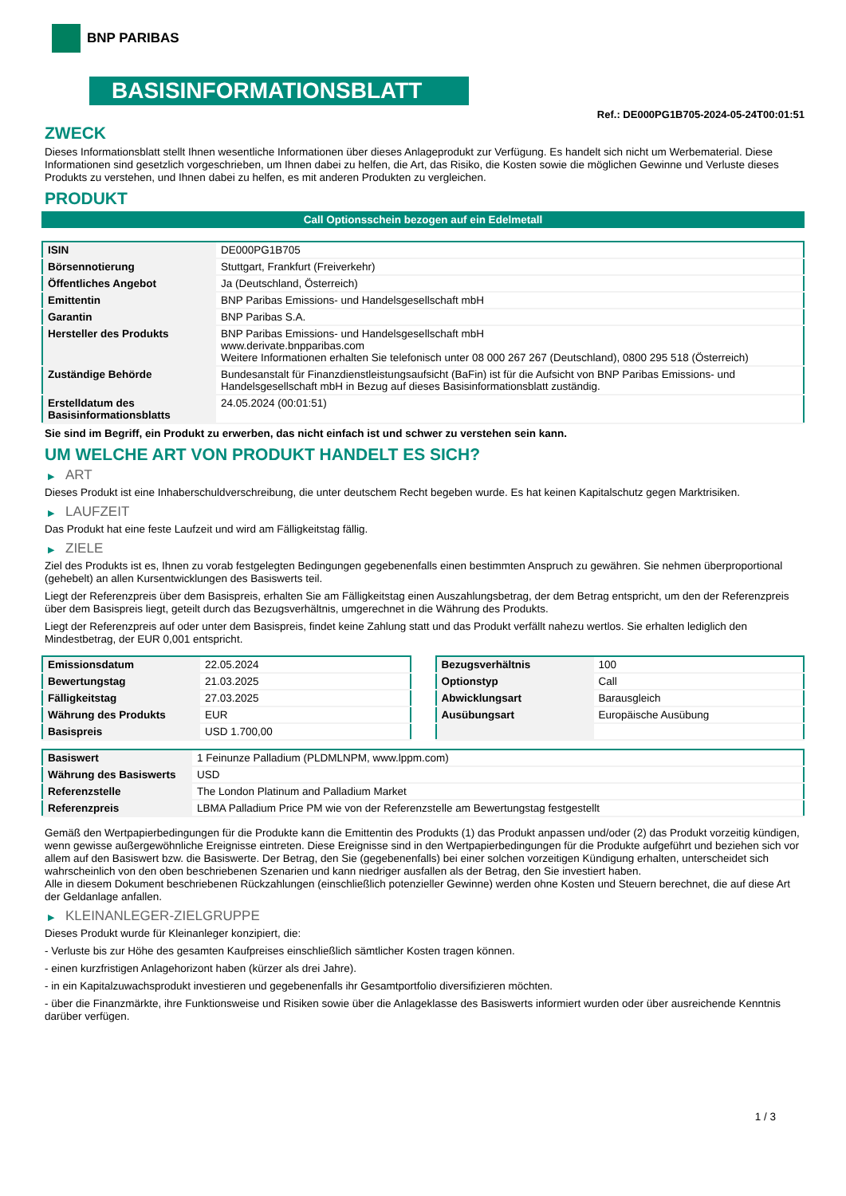BNP PARIBAS
BASISINFORMATIONSBLATT
Ref.: DE000PG1B705-2024-05-24T00:01:51
ZWECK
Dieses Informationsblatt stellt Ihnen wesentliche Informationen über dieses Anlageprodukt zur Verfügung. Es handelt sich nicht um Werbematerial. Diese Informationen sind gesetzlich vorgeschrieben, um Ihnen dabei zu helfen, die Art, das Risiko, die Kosten sowie die möglichen Gewinne und Verluste dieses Produkts zu verstehen, und Ihnen dabei zu helfen, es mit anderen Produkten zu vergleichen.
PRODUKT
Call Optionsschein bezogen auf ein Edelmetall
| ISIN | DE000PG1B705 |
| Börsennotierung | Stuttgart, Frankfurt (Freiverkehr) |
| Öffentliches Angebot | Ja (Deutschland, Österreich) |
| Emittentin | BNP Paribas Emissions- und Handelsgesellschaft mbH |
| Garantin | BNP Paribas S.A. |
| Hersteller des Produkts | BNP Paribas Emissions- und Handelsgesellschaft mbH www.derivate.bnpparibas.com Weitere Informationen erhalten Sie telefonisch unter 08 000 267 267 (Deutschland), 0800 295 518 (Österreich) |
| Zuständige Behörde | Bundesanstalt für Finanzdienstleistungsaufsicht (BaFin) ist für die Aufsicht von BNP Paribas Emissions- und Handelsgesellschaft mbH in Bezug auf dieses Basisinformationsblatt zuständig. |
| Erstelldatum des Basisinformationsblatts | 24.05.2024 (00:01:51) |
Sie sind im Begriff, ein Produkt zu erwerben, das nicht einfach ist und schwer zu verstehen sein kann.
UM WELCHE ART VON PRODUKT HANDELT ES SICH?
▶ ART
Dieses Produkt ist eine Inhaberschuldverschreibung, die unter deutschem Recht begeben wurde. Es hat keinen Kapitalschutz gegen Marktrisiken.
▶ LAUFZEIT
Das Produkt hat eine feste Laufzeit und wird am Fälligkeitstag fällig.
▶ ZIELE
Ziel des Produkts ist es, Ihnen zu vorab festgelegten Bedingungen gegebenenfalls einen bestimmten Anspruch zu gewähren. Sie nehmen überproportional (gehebelt) an allen Kursentwicklungen des Basiswerts teil.
Liegt der Referenzpreis über dem Basispreis, erhalten Sie am Fälligkeitstag einen Auszahlungsbetrag, der dem Betrag entspricht, um den der Referenzpreis über dem Basispreis liegt, geteilt durch das Bezugsverhältnis, umgerechnet in die Währung des Produkts.
Liegt der Referenzpreis auf oder unter dem Basispreis, findet keine Zahlung statt und das Produkt verfällt nahezu wertlos. Sie erhalten lediglich den Mindestbetrag, der EUR 0,001 entspricht.
| Emissionsdatum | 22.05.2024 |
| Bewertungstag | 21.03.2025 |
| Fälligkeitstag | 27.03.2025 |
| Währung des Produkts | EUR |
| Basispreis | USD 1.700,00 |
| Bezugsverhältnis | 100 |
| Optionstyp | Call |
| Abwicklungsart | Barausgleich |
| Ausübungsart | Europäische Ausübung |
| Basiswert | 1 Feinunze Palladium (PLDMLNPM, www.lppm.com) |
| Währung des Basiswerts | USD |
| Referenzstelle | The London Platinum and Palladium Market |
| Referenzpreis | LBMA Palladium Price PM wie von der Referenzstelle am Bewertungstag festgestellt |
Gemäß den Wertpapierbedingungen für die Produkte kann die Emittentin des Produkts (1) das Produkt anpassen und/oder (2) das Produkt vorzeitig kündigen, wenn gewisse außergewöhnliche Ereignisse eintreten. Diese Ereignisse sind in den Wertpapierbedingungen für die Produkte aufgeführt und beziehen sich vor allem auf den Basiswert bzw. die Basiswerte. Der Betrag, den Sie (gegebenenfalls) bei einer solchen vorzeitigen Kündigung erhalten, unterscheidet sich wahrscheinlich von den oben beschriebenen Szenarien und kann niedriger ausfallen als der Betrag, den Sie investiert haben.
Alle in diesem Dokument beschriebenen Rückzahlungen (einschließlich potenzieller Gewinne) werden ohne Kosten und Steuern berechnet, die auf diese Art der Geldanlage anfallen.
▶ KLEINANLEGER-ZIELGRUPPE
Dieses Produkt wurde für Kleinanleger konzipiert, die:
- Verluste bis zur Höhe des gesamten Kaufpreises einschließlich sämtlicher Kosten tragen können.
- einen kurzfristigen Anlagehorizont haben (kürzer als drei Jahre).
- in ein Kapitalzuwachsprodukt investieren und gegebenenfalls ihr Gesamtportfolio diversifizieren möchten.
- über die Finanzmärkte, ihre Funktionsweise und Risiken sowie über die Anlageklasse des Basiswerts informiert wurden oder über ausreichende Kenntnis darüber verfügen.
1 / 3